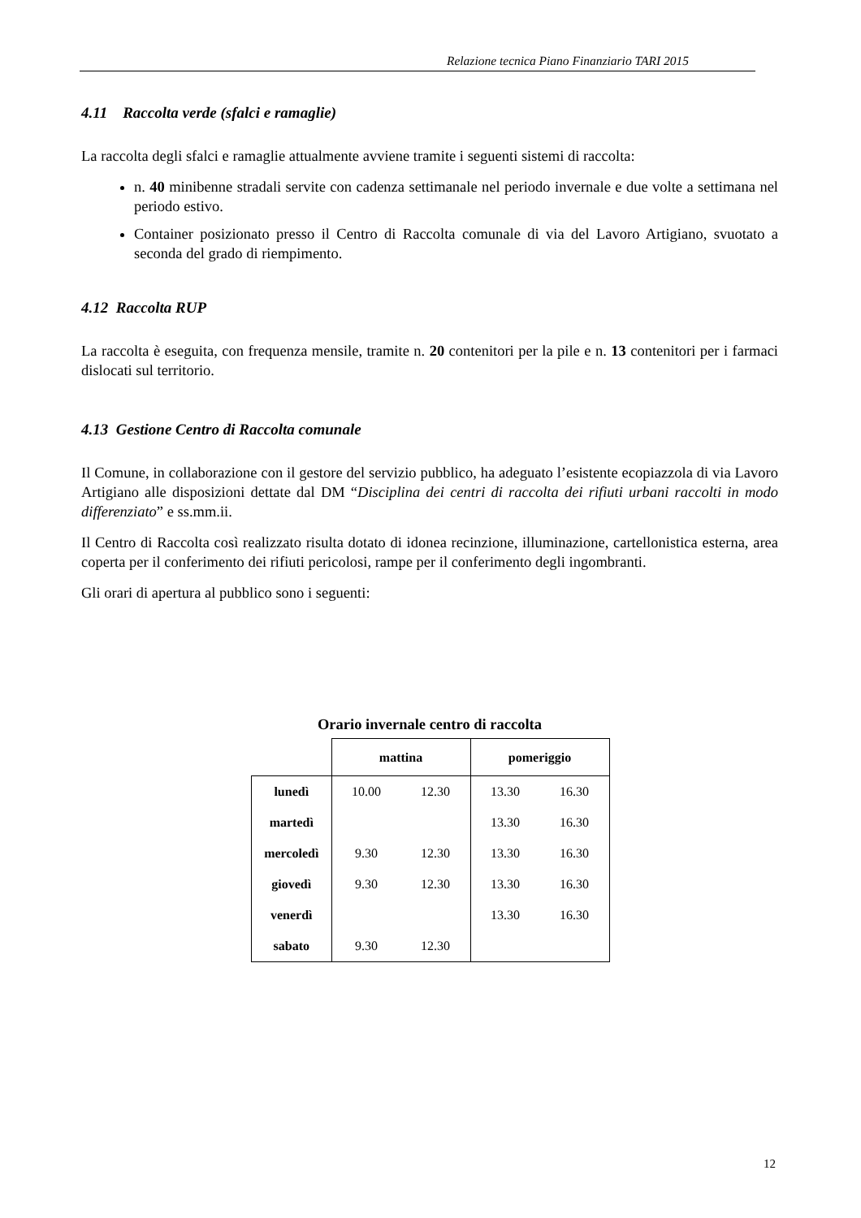Relazione tecnica Piano Finanziario TARI 2015
4.11 Raccolta verde (sfalci e ramaglie)
La raccolta degli sfalci e ramaglie attualmente avviene tramite i seguenti sistemi di raccolta:
n. 40 minibenne stradali servite con cadenza settimanale nel periodo invernale e due volte a settimana nel periodo estivo.
Container posizionato presso il Centro di Raccolta comunale di via del Lavoro Artigiano, svuotato a seconda del grado di riempimento.
4.12 Raccolta RUP
La raccolta è eseguita, con frequenza mensile, tramite n. 20 contenitori per la pile e n. 13 contenitori per i farmaci dislocati sul territorio.
4.13 Gestione Centro di Raccolta comunale
Il Comune, in collaborazione con il gestore del servizio pubblico, ha adeguato l’esistente ecopiazzola di via Lavoro Artigiano alle disposizioni dettate dal DM “Disciplina dei centri di raccolta dei rifiuti urbani raccolti in modo differenziato” e ss.mm.ii.
Il Centro di Raccolta così realizzato risulta dotato di idonea recinzione, illuminazione, cartellonistica esterna, area coperta per il conferimento dei rifiuti pericolosi, rampe per il conferimento degli ingombranti.
Gli orari di apertura al pubblico sono i seguenti:
Orario invernale centro di raccolta
| | mattina | | pomeriggio | |
| --- | --- | --- | --- | --- |
| lunedì | 10.00 | 12.30 | 13.30 | 16.30 |
| martedì | | | 13.30 | 16.30 |
| mercoledì | 9.30 | 12.30 | 13.30 | 16.30 |
| giovedì | 9.30 | 12.30 | 13.30 | 16.30 |
| venerdì | | | 13.30 | 16.30 |
| sabato | 9.30 | 12.30 | | |
12